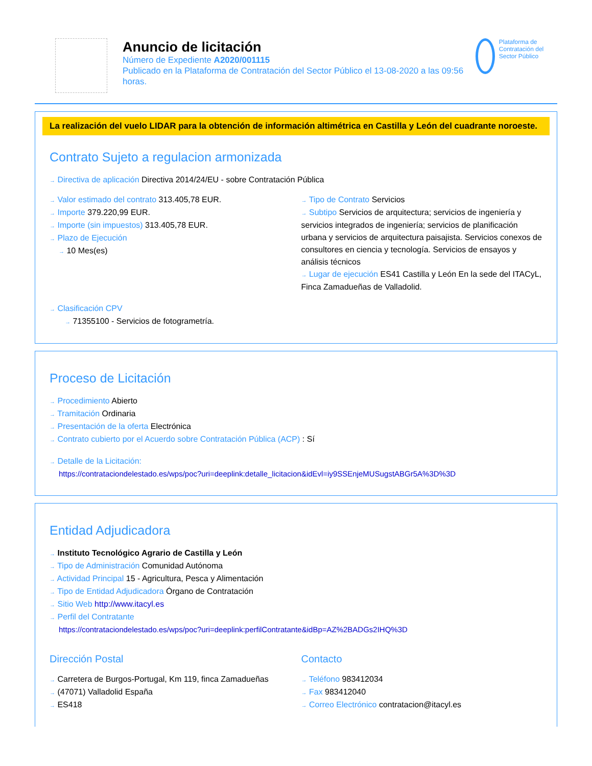Anuncio de licitación
Número de Expediente A2020/001115
Publicado en la Plataforma de Contratación del Sector Público el 13-08-2020 a las 09:56 horas.
Plataforma de Contratación del Sector Público
La realización del vuelo LIDAR para la obtención de información altimétrica en Castilla y León del cuadrante noroeste.
Contrato Sujeto a regulacion armonizada
→ Directiva de aplicación Directiva 2014/24/EU - sobre Contratación Pública
→ Valor estimado del contrato 313.405,78 EUR.
→ Importe 379.220,99 EUR.
→ Importe (sin impuestos) 313.405,78 EUR.
→ Plazo de Ejecución
→ 10 Mes(es)
→ Tipo de Contrato Servicios
→ Subtipo Servicios de arquitectura; servicios de ingeniería y servicios integrados de ingeniería; servicios de planificación urbana y servicios de arquitectura paisajista. Servicios conexos de consultores en ciencia y tecnología. Servicios de ensayos y análisis técnicos
→ Lugar de ejecución ES41 Castilla y León En la sede del ITACyL, Finca Zamadueñas de Valladolid.
→ Clasificación CPV
→ 71355100 - Servicios de fotogrametría.
Proceso de Licitación
→ Procedimiento Abierto
→ Tramitación Ordinaria
→ Presentación de la oferta Electrónica
→ Contrato cubierto por el Acuerdo sobre Contratación Pública (ACP) : Sí
→ Detalle de la Licitación:
https://contrataciondelestado.es/wps/poc?uri=deeplink:detalle_licitacion&idEvl=iy9SSEnjeMUSugstABGr5A%3D%3D
Entidad Adjudicadora
→ Instituto Tecnológico Agrario de Castilla y León
→ Tipo de Administración Comunidad Autónoma
→ Actividad Principal 15 - Agricultura, Pesca y Alimentación
→ Tipo de Entidad Adjudicadora Órgano de Contratación
→ Sitio Web http://www.itacyl.es
→ Perfil del Contratante
https://contrataciondelestado.es/wps/poc?uri=deeplink:perfilContratante&idBp=AZ%2BADGs2IHQ%3D
Dirección Postal
→ Carretera de Burgos-Portugal, Km 119, finca Zamadueñas
→ (47071) Valladolid España
→ ES418
Contacto
→ Teléfono 983412034
→ Fax 983412040
→ Correo Electrónico contratacion@itacyl.es